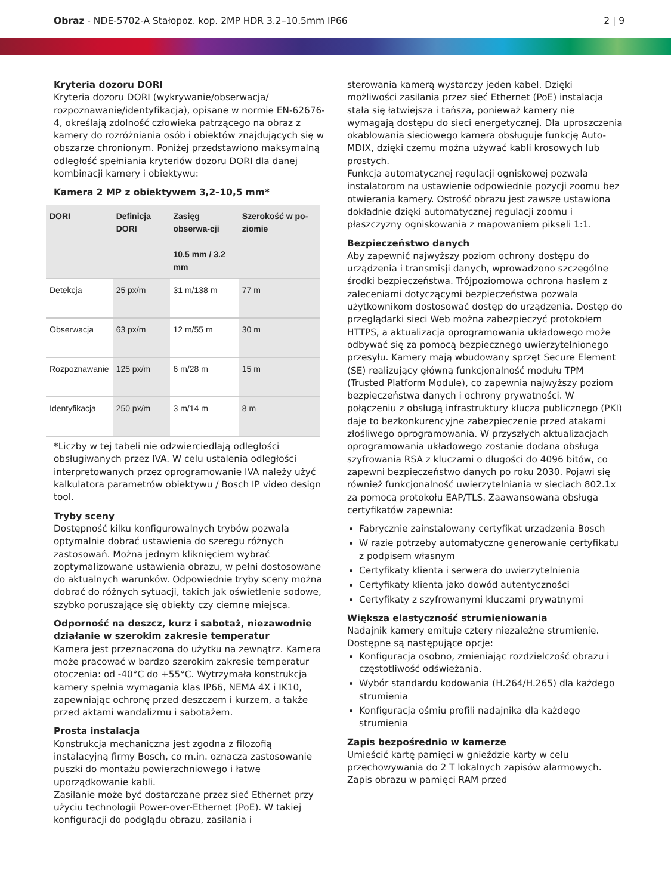Obraz - NDE-5702-A Stałopoz. kop. 2MP HDR 3.2–10.5mm IP66
2 | 9
Kryteria dozoru DORI
Kryteria dozoru DORI (wykrywanie/obserwacja/ rozpoznawanie/identyfikacja), opisane w normie EN-62676-4, określają zdolność człowieka patrzącego na obraz z kamery do rozróżniania osób i obiektów znajdujących się w obszarze chronionym. Poniżej przedstawiono maksymalną odległość spełniania kryteriów dozoru DORI dla danej kombinacji kamery i obiektywu:
Kamera 2 MP z obiektywem 3,2–10,5 mm*
| DORI | Definicja DORI | Zasięg obserwa-cji 10.5 mm / 3.2 mm | Szerokość w po-ziomie |
| --- | --- | --- | --- |
| Detekcja | 25 px/m | 31 m/138 m | 77 m |
| Obserwacja | 63 px/m | 12 m/55 m | 30 m |
| Rozpoznawanie | 125 px/m | 6 m/28 m | 15 m |
| Identyfikacja | 250 px/m | 3 m/14 m | 8 m |
*Liczby w tej tabeli nie odzwierciedlają odległości obsługiwanych przez IVA. W celu ustalenia odległości interpretowanych przez oprogramowanie IVA należy użyć kalkulatora parametrów obiektywu / Bosch IP video design tool.
Tryby sceny
Dostępność kilku konfigurowalnych trybów pozwala optymalnie dobrać ustawienia do szeregu różnych zastosowań. Można jednym kliknięciem wybrać zoptymalizowane ustawienia obrazu, w pełni dostosowane do aktualnych warunków. Odpowiednie tryby sceny można dobrać do różnych sytuacji, takich jak oświetlenie sodowe, szybko poruszające się obiekty czy ciemne miejsca.
Odporność na deszcz, kurz i sabotaż, niezawodnie działanie w szerokim zakresie temperatur
Kamera jest przeznaczona do użytku na zewnątrz. Kamera może pracować w bardzo szerokim zakresie temperatur otoczenia: od -40°C do +55°C. Wytrzymała konstrukcja kamery spełnia wymagania klas IP66, NEMA 4X i IK10, zapewniając ochronę przed deszczem i kurzem, a także przed aktami wandalizmu i sabotażem.
Prosta instalacja
Konstrukcja mechaniczna jest zgodna z filozofią instalacyjną firmy Bosch, co m.in. oznacza zastosowanie puszki do montażu powierzchniowego i łatwe uporządkowanie kabli.
Zasilanie może być dostarczane przez sieć Ethernet przy użyciu technologii Power-over-Ethernet (PoE). W takiej konfiguracji do podglądu obrazu, zasilania i
sterowania kamerą wystarczy jeden kabel. Dzięki możliwości zasilania przez sieć Ethernet (PoE) instalacja stała się łatwiejsza i tańsza, ponieważ kamery nie wymagają dostępu do sieci energetycznej. Dla uproszczenia okablowania sieciowego kamera obsługuje funkcję Auto-MDIX, dzięki czemu można używać kabli krosowych lub prostych.
Funkcja automatycznej regulacji ogniskowej pozwala instalatorom na ustawienie odpowiednie pozycji zoomu bez otwierania kamery. Ostrość obrazu jest zawsze ustawiona dokładnie dzięki automatycznej regulacji zoomu i płaszczyzny ogniskowania z mapowaniem pikseli 1:1.
Bezpieczeństwo danych
Aby zapewnić najwyższy poziom ochrony dostępu do urządzenia i transmisji danych, wprowadzono szczególne środki bezpieczeństwa. Trójpoziomowa ochrona hasłem z zaleceniami dotyczącymi bezpieczeństwa pozwala użytkownikom dostosować dostęp do urządzenia. Dostęp do przeglądarki sieci Web można zabezpieczyć protokołem HTTPS, a aktualizacja oprogramowania układowego może odbywać się za pomocą bezpiecznego uwierzytelnionego przesyłu. Kamery mają wbudowany sprzęt Secure Element (SE) realizujący główną funkcjonalność modułu TPM (Trusted Platform Module), co zapewnia najwyższy poziom bezpieczeństwa danych i ochrony prywatności. W połączeniu z obsługą infrastruktury klucza publicznego (PKI) daje to bezkonkurencyjne zabezpieczenie przed atakami złośliwego oprogramowania. W przyszłych aktualizacjach oprogramowania układowego zostanie dodana obsługa szyfrowania RSA z kluczami o długości do 4096 bitów, co zapewni bezpieczeństwo danych po roku 2030. Pojawi się również funkcjonalność uwierzytelniania w sieciach 802.1x za pomocą protokołu EAP/TLS. Zaawansowana obsługa certyfikatów zapewnia:
Fabrycznie zainstalowany certyfikat urządzenia Bosch
W razie potrzeby automatyczne generowanie certyfikatu z podpisem własnym
Certyfikaty klienta i serwera do uwierzytelnienia
Certyfikaty klienta jako dowód autentyczności
Certyfikaty z szyfrowanymi kluczami prywatnymi
Większa elastyczność strumieniowania
Nadajnik kamery emituje cztery niezależne strumienie. Dostępne są następujące opcje:
Konfiguracja osobno, zmieniając rozdzielczość obrazu i częstotliwość odświeżania.
Wybór standardu kodowania (H.264/H.265) dla każdego strumienia
Konfiguracja ośmiu profili nadajnika dla każdego strumienia
Zapis bezpośrednio w kamerze
Umieścić kartę pamięci w gnieździe karty w celu przechowywania do 2 T lokalnych zapisów alarmowych. Zapis obrazu w pamięci RAM przed